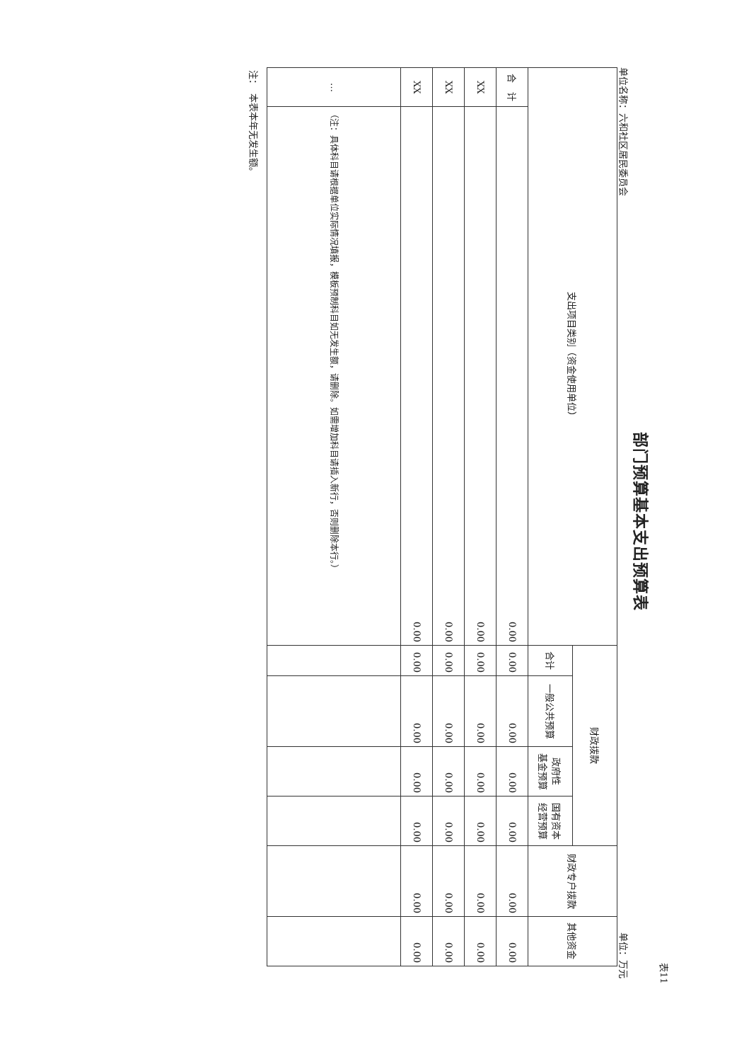表11
部门预算基本支出预算表
单位名称：六和社区居民委员会 单位：万元
| 支出项目类别（资金使用单位） | | 财政拨款 | | | | 财政专户拨款 | 其他资金 |
| --- | --- | --- | --- | --- | --- | --- | --- |
| | | 合计 | 一般公共预算 | 政府性 基金预算 | 国有资本 经营预算 | | |
| 合 计 | 0.00 | 0.00 | 0.00 | 0.00 | 0.00 | 0.00 | 0.00 |
| XX | 0.00 | 0.00 | 0.00 | 0.00 | 0.00 | 0.00 | 0.00 |
| XX | 0.00 | 0.00 | 0.00 | 0.00 | 0.00 | 0.00 | 0.00 |
| XX | 0.00 | 0.00 | 0.00 | 0.00 | 0.00 | 0.00 | 0.00 |
| … | （注：具体科目请根据单位实际情况填报，模板预制科目如无发生额，请删除。如需增加科目请插入新行，否则删除本行。） | | | | | | |
注：　本表本年无发生额。